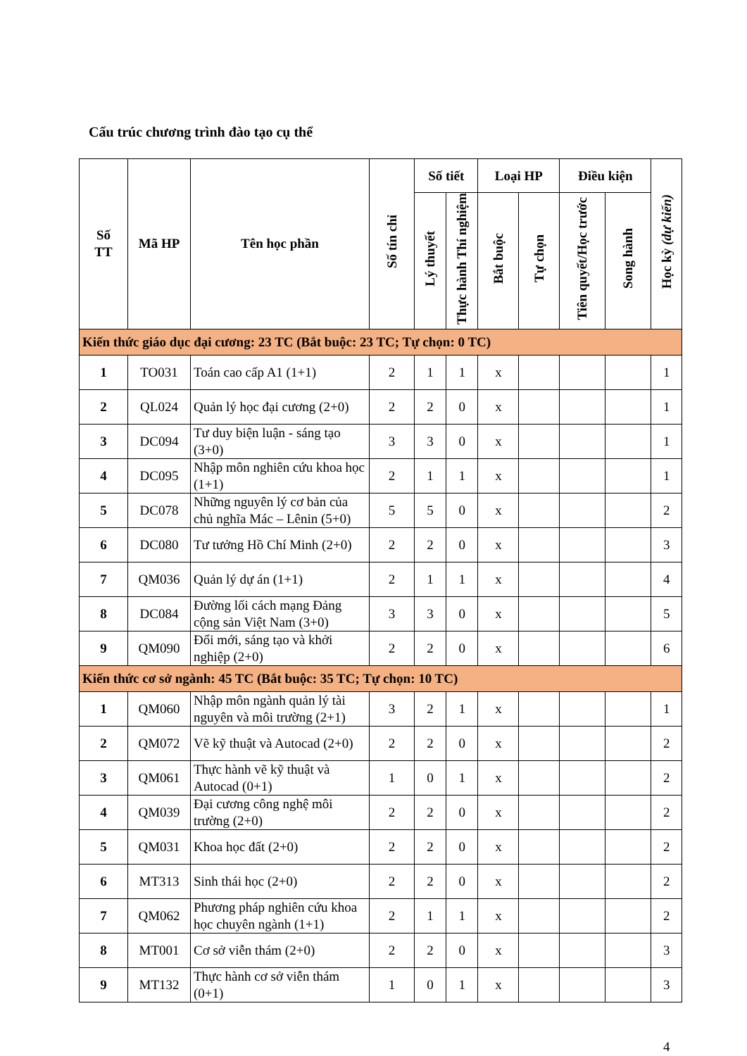Cấu trúc chương trình đào tạo cụ thể
| Số TT | Mã HP | Tên học phần | Số tín chỉ | Số tiết | | Loại HP | | Điều kiện | | Học kỳ (dự kiến) |
| --- | --- | --- | --- | --- | --- | --- | --- | --- | --- | --- |
| | | | | Lý thuyết | Thực hành Thí nghiệm | Bắt buộc | Tự chọn | Tiên quyết/Học trước | Song hành | |
| Kiến thức giáo dục đại cương: 23 TC (Bắt buộc: 23 TC; Tự chọn: 0 TC) | | | | | | | | | | |
| 1 | TO031 | Toán cao cấp A1 (1+1) | 2 | 1 | 1 | x | | | | 1 |
| 2 | QL024 | Quản lý học đại cương (2+0) | 2 | 2 | 0 | x | | | | 1 |
| 3 | DC094 | Tư duy biện luận - sáng tạo (3+0) | 3 | 3 | 0 | x | | | | 1 |
| 4 | DC095 | Nhập môn nghiên cứu khoa học (1+1) | 2 | 1 | 1 | x | | | | 1 |
| 5 | DC078 | Những nguyên lý cơ bản của chủ nghĩa Mác – Lênin (5+0) | 5 | 5 | 0 | x | | | | 2 |
| 6 | DC080 | Tư tưởng Hồ Chí Minh (2+0) | 2 | 2 | 0 | x | | | | 3 |
| 7 | QM036 | Quản lý dự án (1+1) | 2 | 1 | 1 | x | | | | 4 |
| 8 | DC084 | Đường lối cách mạng Đảng cộng sản Việt Nam (3+0) | 3 | 3 | 0 | x | | | | 5 |
| 9 | QM090 | Đổi mới, sáng tạo và khởi nghiệp (2+0) | 2 | 2 | 0 | x | | | | 6 |
| Kiến thức cơ sở ngành: 45 TC (Bắt buộc: 35 TC; Tự chọn: 10 TC) | | | | | | | | | | |
| 1 | QM060 | Nhập môn ngành quản lý tài nguyên và môi trường (2+1) | 3 | 2 | 1 | x | | | | 1 |
| 2 | QM072 | Vẽ kỹ thuật và Autocad (2+0) | 2 | 2 | 0 | x | | | | 2 |
| 3 | QM061 | Thực hành vẽ kỹ thuật và Autocad (0+1) | 1 | 0 | 1 | x | | | | 2 |
| 4 | QM039 | Đại cương công nghệ môi trường (2+0) | 2 | 2 | 0 | x | | | | 2 |
| 5 | QM031 | Khoa học đất (2+0) | 2 | 2 | 0 | x | | | | 2 |
| 6 | MT313 | Sinh thái học (2+0) | 2 | 2 | 0 | x | | | | 2 |
| 7 | QM062 | Phương pháp nghiên cứu khoa học chuyên ngành (1+1) | 2 | 1 | 1 | x | | | | 2 |
| 8 | MT001 | Cơ sở viễn thám (2+0) | 2 | 2 | 0 | x | | | | 3 |
| 9 | MT132 | Thực hành cơ sở viễn thám (0+1) | 1 | 0 | 1 | x | | | | 3 |
4